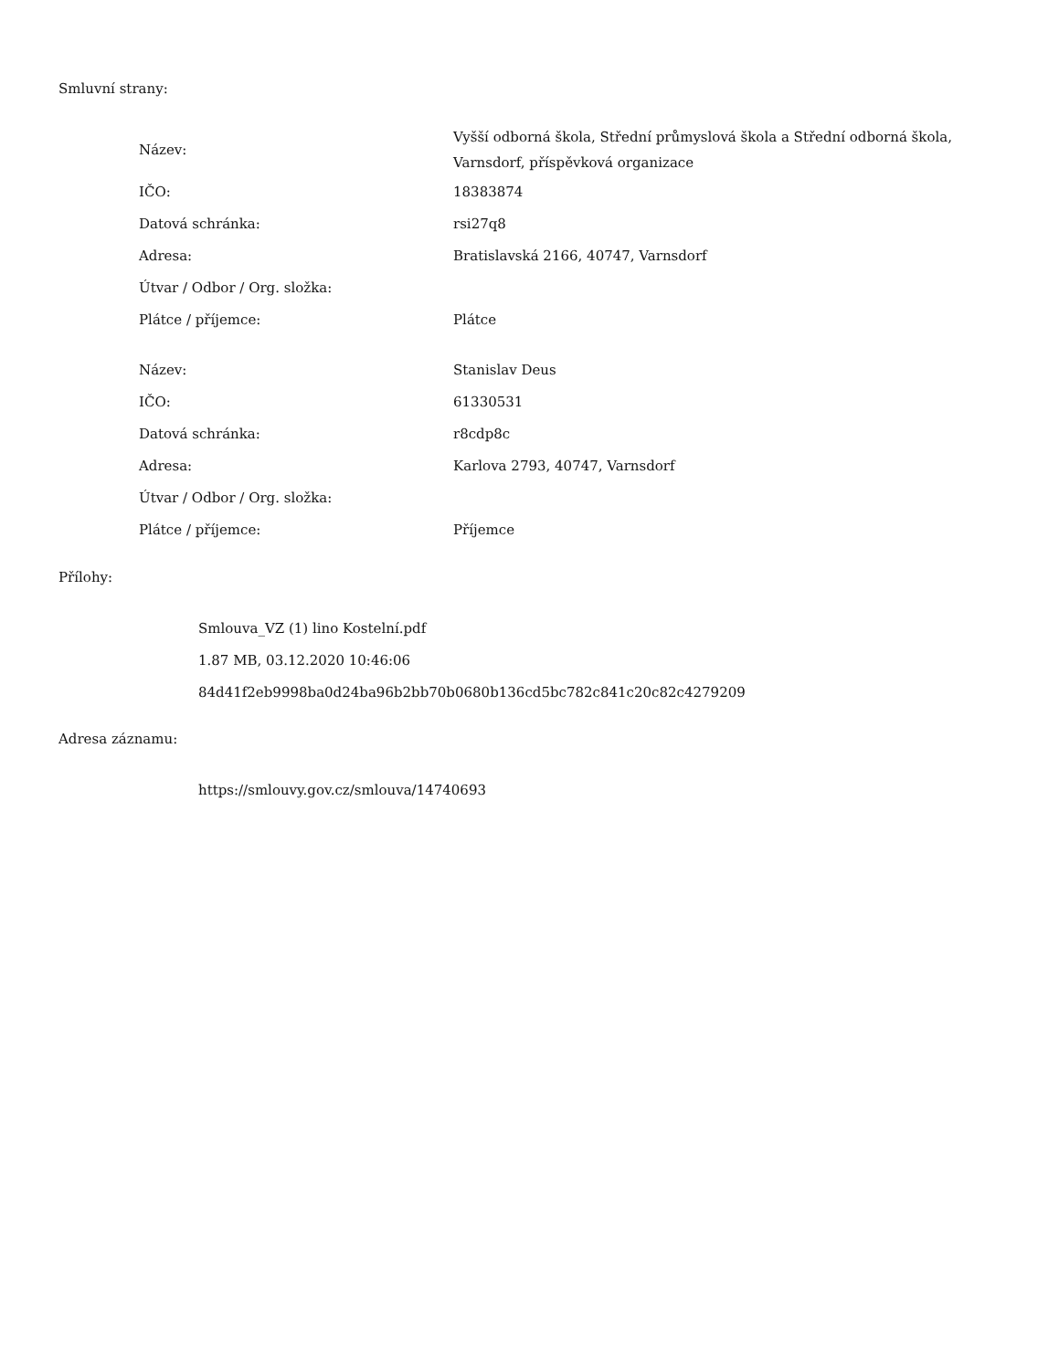Smluvní strany:
| Název: | Vyšší odborná škola, Střední průmyslová škola a Střední odborná škola, Varnsdorf, příspěvková organizace |
| IČO: | 18383874 |
| Datová schránka: | rsi27q8 |
| Adresa: | Bratislavská 2166, 40747, Varnsdorf |
| Útvar / Odbor / Org. složka: | |
| Plátce / příjemce: | Plátce |
| Název: | Stanislav Deus |
| IČO: | 61330531 |
| Datová schránka: | r8cdp8c |
| Adresa: | Karlova 2793, 40747, Varnsdorf |
| Útvar / Odbor / Org. složka: | |
| Plátce / příjemce: | Příjemce |
Přílohy:
Smlouva_VZ (1) lino Kostelní.pdf
1.87 MB, 03.12.2020 10:46:06
84d41f2eb9998ba0d24ba96b2bb70b0680b136cd5bc782c841c20c82c4279209
Adresa záznamu:
https://smlouvy.gov.cz/smlouva/14740693